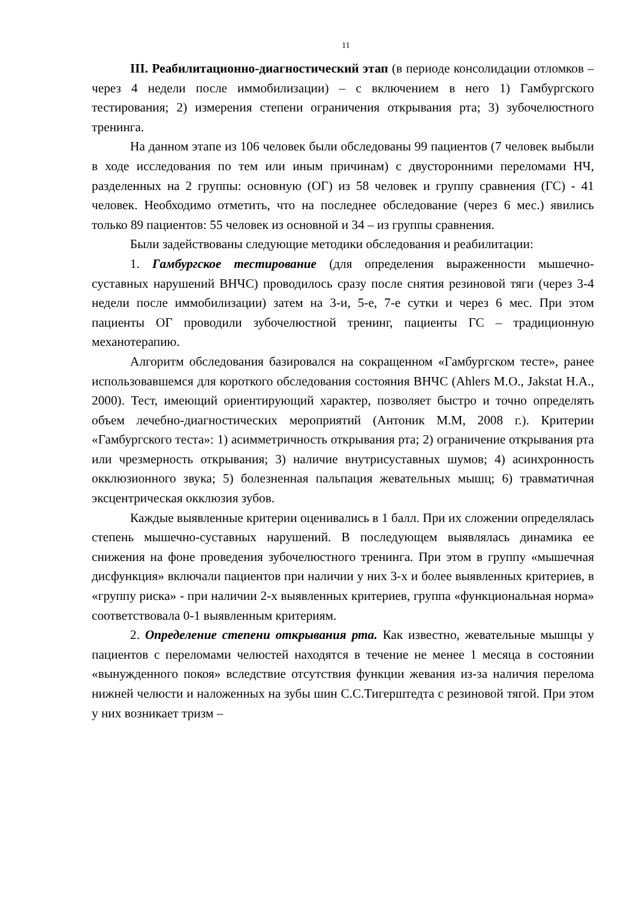11
III. Реабилитационно-диагностический этап (в периоде консолидации отломков – через 4 недели после иммобилизации) – с включением в него 1) Гамбургского тестирования; 2) измерения степени ограничения открывания рта; 3) зубочелюстного тренинга.
На данном этапе из 106 человек были обследованы 99 пациентов (7 человек выбыли в ходе исследования по тем или иным причинам) с двусторонними переломами НЧ, разделенных на 2 группы: основную (ОГ) из 58 человек и группу сравнения (ГС) - 41 человек. Необходимо отметить, что на последнее обследование (через 6 мес.) явились только 89 пациентов: 55 человек из основной и 34 – из группы сравнения.
Были задействованы следующие методики обследования и реабилитации:
1. Гамбургское тестирование (для определения выраженности мышечно-суставных нарушений ВНЧС) проводилось сразу после снятия резиновой тяги (через 3-4 недели после иммобилизации) затем на 3-и, 5-е, 7-е сутки и через 6 мес. При этом пациенты ОГ проводили зубочелюстной тренинг, пациенты ГС – традиционную механотерапию.
Алгоритм обследования базировался на сокращенном «Гамбургском тесте», ранее использовавшемся для короткого обследования состояния ВНЧС (Ahlers M.O., Jakstat H.A., 2000). Тест, имеющий ориентирующий характер, позволяет быстро и точно определять объем лечебно-диагностических мероприятий (Антоник М.М, 2008 г.). Критерии «Гамбургского теста»: 1) асимметричность открывания рта; 2) ограничение открывания рта или чрезмерность открывания; 3) наличие внутрисуставных шумов; 4) асинхронность окклюзионного звука; 5) болезненная пальпация жевательных мышц; 6) травматичная эксцентрическая окклюзия зубов.
Каждые выявленные критерии оценивались в 1 балл. При их сложении определялась степень мышечно-суставных нарушений. В последующем выявлялась динамика ее снижения на фоне проведения зубочелюстного тренинга. При этом в группу «мышечная дисфункция» включали пациентов при наличии у них 3-х и более выявленных критериев, в «группу риска» - при наличии 2-х выявленных критериев, группа «функциональная норма» соответствовала 0-1 выявленным критериям.
2. Определение степени открывания рта. Как известно, жевательные мышцы у пациентов с переломами челюстей находятся в течение не менее 1 месяца в состоянии «вынужденного покоя» вследствие отсутствия функции жевания из-за наличия перелома нижней челюсти и наложенных на зубы шин С.С.Тигерштедта с резиновой тягой. При этом у них возникает тризм –